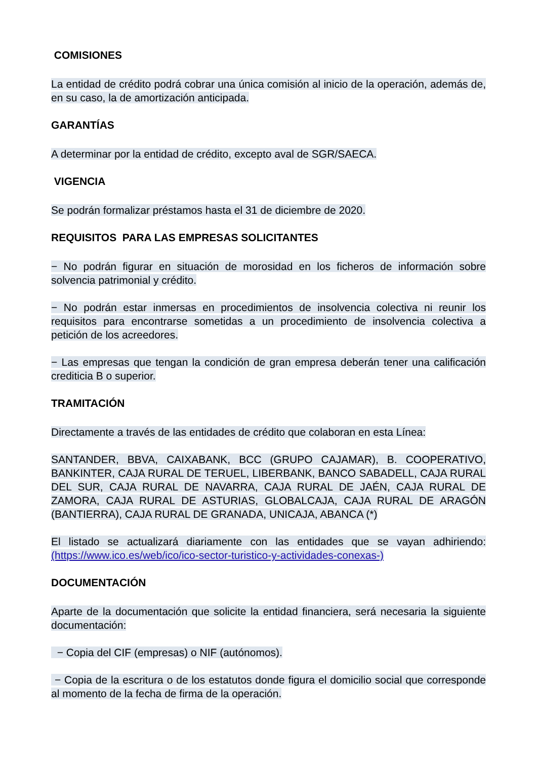COMISIONES
La entidad de crédito podrá cobrar una única comisión al inicio de la operación, además de, en su caso, la de amortización anticipada.
GARANTÍAS
A determinar por la entidad de crédito, excepto aval de SGR/SAECA.
VIGENCIA
Se podrán formalizar préstamos hasta el 31 de diciembre de 2020.
REQUISITOS PARA LAS EMPRESAS SOLICITANTES
− No podrán figurar en situación de morosidad en los ficheros de información sobre solvencia patrimonial y crédito.
− No podrán estar inmersas en procedimientos de insolvencia colectiva ni reunir los requisitos para encontrarse sometidas a un procedimiento de insolvencia colectiva a petición de los acreedores.
− Las empresas que tengan la condición de gran empresa deberán tener una calificación crediticia B o superior.
TRAMITACIÓN
Directamente a través de las entidades de crédito que colaboran en esta Línea:
SANTANDER, BBVA, CAIXABANK, BCC (GRUPO CAJAMAR), B. COOPERATIVO, BANKINTER, CAJA RURAL DE TERUEL, LIBERBANK, BANCO SABADELL, CAJA RURAL DEL SUR, CAJA RURAL DE NAVARRA, CAJA RURAL DE JAÉN, CAJA RURAL DE ZAMORA, CAJA RURAL DE ASTURIAS, GLOBALCAJA, CAJA RURAL DE ARAGÓN (BANTIERRA), CAJA RURAL DE GRANADA, UNICAJA, ABANCA (*)
El listado se actualizará diariamente con las entidades que se vayan adhiriendo: (https://www.ico.es/web/ico/ico-sector-turistico-y-actividades-conexas-)
DOCUMENTACIÓN
Aparte de la documentación que solicite la entidad financiera, será necesaria la siguiente documentación:
− Copia del CIF (empresas) o NIF (autónomos).
− Copia de la escritura o de los estatutos donde figura el domicilio social que corresponde al momento de la fecha de firma de la operación.